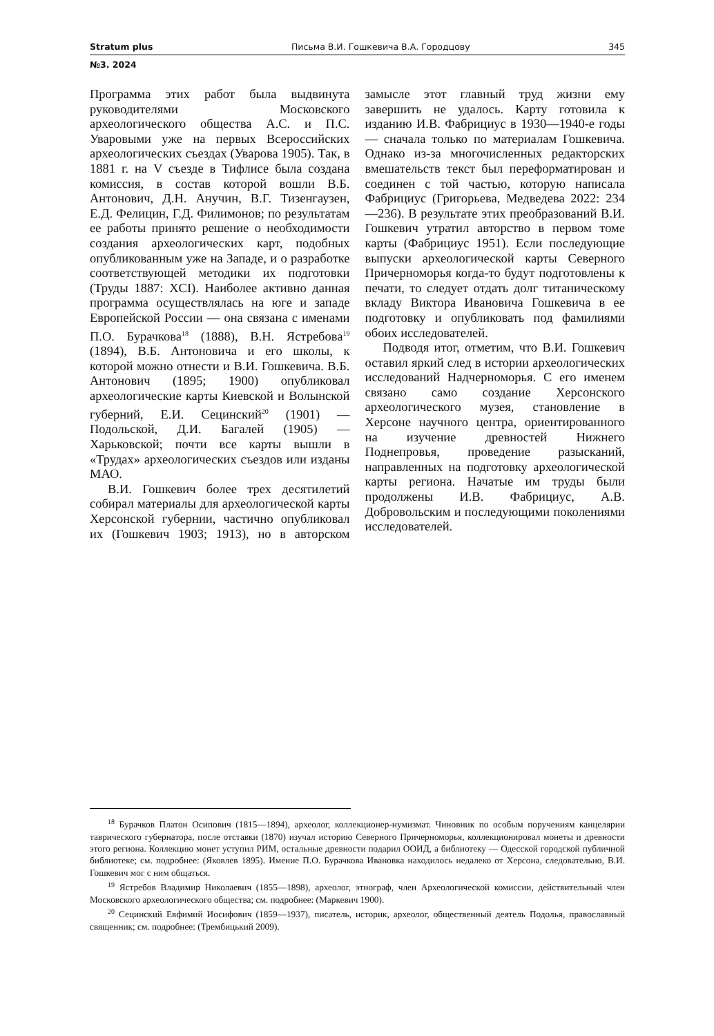Stratum plus Письма В.И. Гошкевича В.А. Городцову 345
№3. 2024
Программа этих работ была выдвинута руководителями Московского археологического общества А.С. и П.С. Уваровыми уже на первых Всероссийских археологических съездах (Уварова 1905). Так, в 1881 г. на V съезде в Тифлисе была создана комиссия, в состав которой вошли В.Б. Антонович, Д.Н. Анучин, В.Г. Тизенгаузен, Е.Д. Фелицин, Г.Д. Филимонов; по результатам ее работы принято решение о необходимости создания археологических карт, подобных опубликованным уже на Западе, и о разработке соответствующей методики их подготовки (Труды 1887: XCI). Наиболее активно данная программа осуществлялась на юге и западе Европейской России — она связана с именами П.О. Бурачкова<sup>18</sup> (1888), В.Н. Ястребова<sup>19</sup> (1894), В.Б. Антоновича и его школы, к которой можно отнести и В.И. Гошкевича. В.Б. Антонович (1895; 1900) опубликовал археологические карты Киевской и Волынской губерний, Е.И. Сецинский<sup>20</sup> (1901) — Подольской, Д.И. Багалей (1905) — Харьковской; почти все карты вышли в «Трудах» археологических съездов или изданы МАО.
В.И. Гошкевич более трех десятилетий собирал материалы для археологической карты Херсонской губернии, частично опубликовал их (Гошкевич 1903; 1913), но в авторском замысле этот главный труд жизни ему завершить не удалось. Карту готовила к изданию И.В. Фабрициус в 1930—1940-е годы — сначала только по материалам Гошкевича. Однако из-за многочисленных редакторских вмешательств текст был переформатирован и соединен с той частью, которую написала Фабрициус (Григорьева, Медведева 2022: 234—236). В результате этих преобразований В.И. Гошкевич утратил авторство в первом томе карты (Фабрициус 1951). Если последующие выпуски археологической карты Северного Причерноморья когда-то будут подготовлены к печати, то следует отдать долг титаническому вкладу Виктора Ивановича Гошкевича в ее подготовку и опубликовать под фамилиями обоих исследователей.
Подводя итог, отметим, что В.И. Гошкевич оставил яркий след в истории археологических исследований Надчерноморья. С его именем связано само создание Херсонского археологического музея, становление в Херсоне научного центра, ориентированного на изучение древностей Нижнего Поднепровья, проведение разысканий, направленных на подготовку археологической карты региона. Начатые им труды были продолжены И.В. Фабрициус, А.В. Добровольским и последующими поколениями исследователей.
<sup>18</sup> Бурачков Платон Осипович (1815—1894), археолог, коллекционер-нумизмат. Чиновник по особым поручениям канцелярии таврического губернатора, после отставки (1870) изучал историю Северного Причерноморья, коллекционировал монеты и древности этого региона. Коллекцию монет уступил РИМ, остальные древности подарил ООИД, а библиотеку — Одесской городской публичной библиотеке; см. подробнее: (Яковлев 1895). Имение П.О. Бурачкова Ивановка находилось недалеко от Херсона, следовательно, В.И. Гошкевич мог с ним общаться.
<sup>19</sup> Ястребов Владимир Николаевич (1855—1898), археолог, этнограф, член Археологической комиссии, действительный член Московского археологического общества; см. подробнее: (Маркевич 1900).
<sup>20</sup> Сецинский Евфимий Иосифович (1859—1937), писатель, историк, археолог, общественный деятель Подолья, православный священник; см. подробнее: (Трембицький 2009).